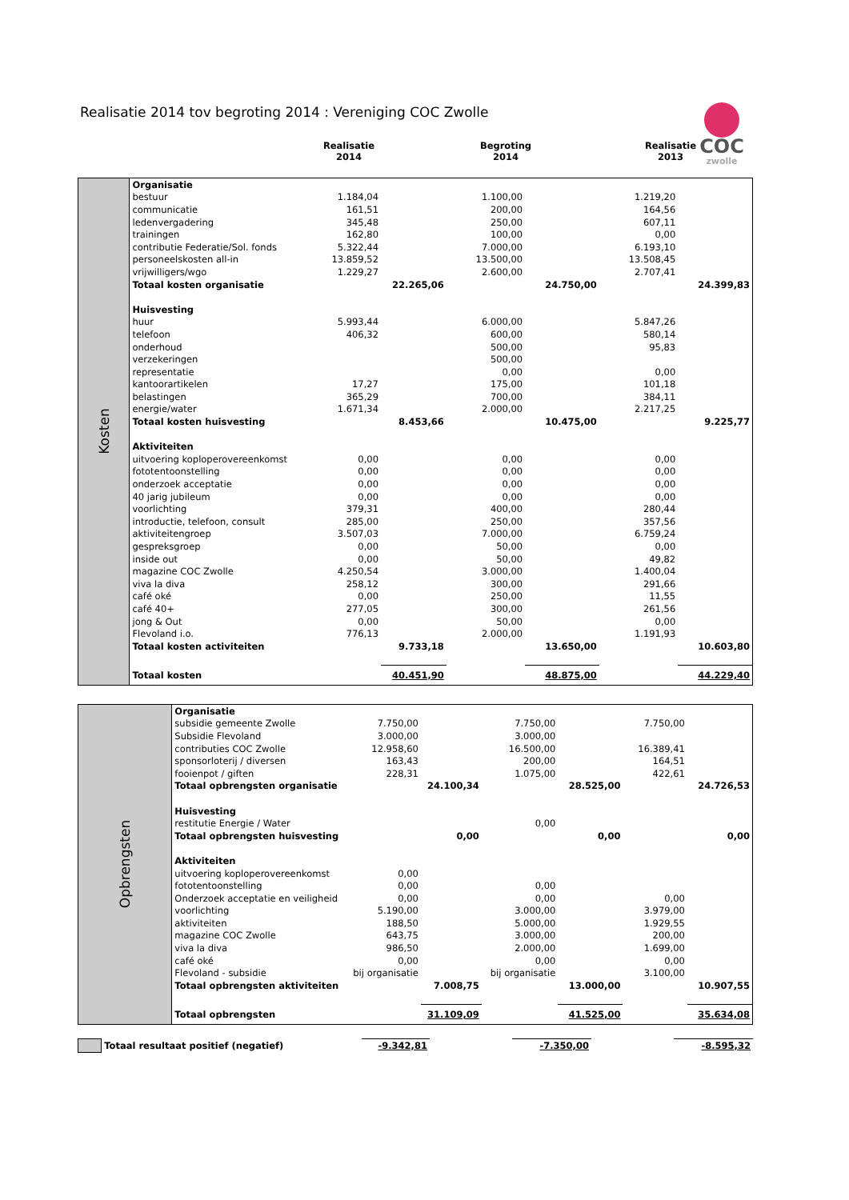Realisatie 2014 tov begroting 2014 : Vereniging COC Zwolle
COC
zwolle
| | Realisatie 2014 | Begroting 2014 | Realisatie 2013 |
| Kosten | Organisatie | | | | | | |
| | bestuur | 1.184,04 | | 1.100,00 | | 1.219,20 | |
| | communicatie | 161,51 | | 200,00 | | 164,56 | |
| | ledenvergadering | 345,48 | | 250,00 | | 607,11 | |
| | trainingen | 162,80 | | 100,00 | | 0,00 | |
| | contributie Federatie/Sol. fonds | 5.322,44 | | 7.000,00 | | 6.193,10 | |
| | personeelskosten all-in | 13.859,52 | | 13.500,00 | | 13.508,45 | |
| | vrijwilligers/wgo | 1.229,27 | | 2.600,00 | | 2.707,41 | |
| | Totaal kosten organisatie | | 22.265,06 | | 24.750,00 | | 24.399,83 |
| | Huisvesting | | | | | | |
| | huur | 5.993,44 | | 6.000,00 | | 5.847,26 | |
| | telefoon | 406,32 | | 600,00 | | 580,14 | |
| | onderhoud | | | 500,00 | | 95,83 | |
| | verzekeringen | | | 500,00 | | | |
| | representatie | | | 0,00 | | 0,00 | |
| | kantoorartikelen | 17,27 | | 175,00 | | 101,18 | |
| | belastingen | 365,29 | | 700,00 | | 384,11 | |
| | energie/water | 1.671,34 | | 2.000,00 | | 2.217,25 | |
| | Totaal kosten huisvesting | | 8.453,66 | | 10.475,00 | | 9.225,77 |
| | Aktiviteiten | | | | | | |
| | uitvoering koploperovereenkomst | 0,00 | | 0,00 | | 0,00 | |
| | fototentoonstelling | 0,00 | | 0,00 | | 0,00 | |
| | onderzoek acceptatie | 0,00 | | 0,00 | | 0,00 | |
| | 40 jarig jubileum | 0,00 | | 0,00 | | 0,00 | |
| | voorlichting | 379,31 | | 400,00 | | 280,44 | |
| | introductie, telefoon, consult | 285,00 | | 250,00 | | 357,56 | |
| | aktiviteitengroep | 3.507,03 | | 7.000,00 | | 6.759,24 | |
| | gespreksgroep | 0,00 | | 50,00 | | 0,00 | |
| | inside out | 0,00 | | 50,00 | | 49,82 | |
| | magazine COC Zwolle | 4.250,54 | | 3.000,00 | | 1.400,04 | |
| | viva la diva | 258,12 | | 300,00 | | 291,66 | |
| | café oké | 0,00 | | 250,00 | | 11,55 | |
| | café 40+ | 277,05 | | 300,00 | | 261,56 | |
| | jong & Out | 0,00 | | 50,00 | | 0,00 | |
| | Flevoland i.o. | 776,13 | | 2.000,00 | | 1.191,93 | |
| | Totaal kosten activiteiten | | 9.733,18 | | 13.650,00 | | 10.603,80 |
| | Totaal kosten | | 40.451,90 | | 48.875,00 | | 44.229,40 |
| Opbrengsten | Organisatie | | | | | | |
| | subsidie gemeente Zwolle | 7.750,00 | | 7.750,00 | | 7.750,00 | |
| | Subsidie Flevoland | 3.000,00 | | 3.000,00 | | | |
| | contributies COC Zwolle | 12.958,60 | | 16.500,00 | | 16.389,41 | |
| | sponsorloterij / diversen | 163,43 | | 200,00 | | 164,51 | |
| | fooienpot / giften | 228,31 | | 1.075,00 | | 422,61 | |
| | Totaal opbrengsten organisatie | | 24.100,34 | | 28.525,00 | | 24.726,53 |
| | Huisvesting | | | | | | |
| | restitutie Energie / Water | | | 0,00 | | | |
| | Totaal opbrengsten huisvesting | | 0,00 | | 0,00 | | 0,00 |
| | Aktiviteiten | | | | | | |
| | uitvoering koploperovereenkomst | 0,00 | | | | | |
| | fototentoonstelling | 0,00 | | 0,00 | | | |
| | Onderzoek acceptatie en veiligheid | 0,00 | | 0,00 | | 0,00 | |
| | voorlichting | 5.190,00 | | 3.000,00 | | 3.979,00 | |
| | aktiviteiten | 188,50 | | 5.000,00 | | 1.929,55 | |
| | magazine COC Zwolle | 643,75 | | 3.000,00 | | 200,00 | |
| | viva la diva | 986,50 | | 2.000,00 | | 1.699,00 | |
| | café oké | 0,00 | | 0,00 | | 0,00 | |
| | Flevoland - subsidie | bij organisatie | | bij organisatie | | 3.100,00 | |
| | Totaal opbrengsten aktiviteiten | | 7.008,75 | | 13.000,00 | | 10.907,55 |
| | Totaal opbrengsten | | 31.109,09 | | 41.525,00 | | 35.634,08 |
| | Totaal resultaat positief (negatief) | | -9.342,81 | | -7.350,00 | | -8.595,32 |